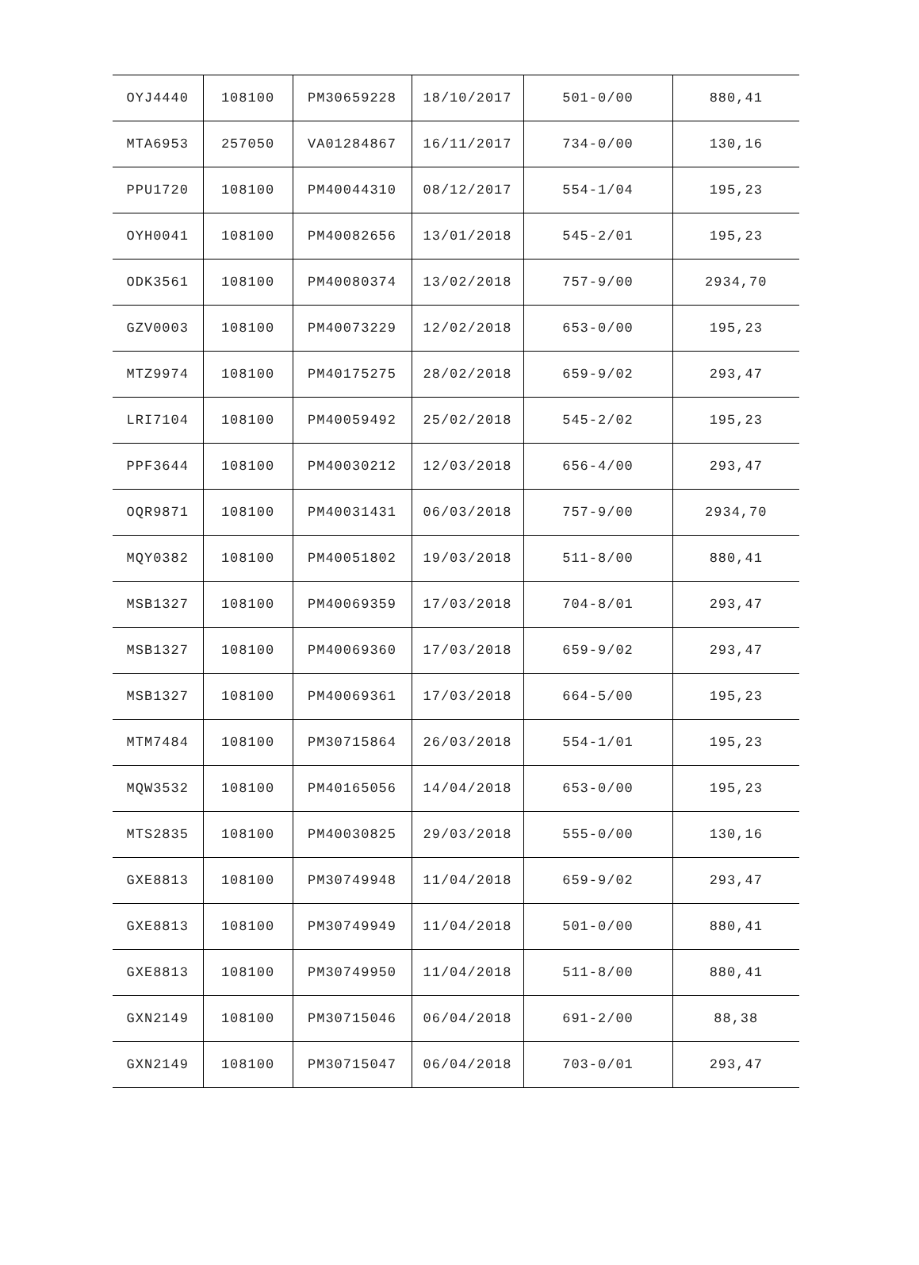| OYJ4440 | 108100 | PM30659228 | 18/10/2017 | 501-0/00 | 880,41 |
| MTA6953 | 257050 | VA01284867 | 16/11/2017 | 734-0/00 | 130,16 |
| PPU1720 | 108100 | PM40044310 | 08/12/2017 | 554-1/04 | 195,23 |
| OYH0041 | 108100 | PM40082656 | 13/01/2018 | 545-2/01 | 195,23 |
| ODK3561 | 108100 | PM40080374 | 13/02/2018 | 757-9/00 | 2934,70 |
| GZV0003 | 108100 | PM40073229 | 12/02/2018 | 653-0/00 | 195,23 |
| MTZ9974 | 108100 | PM40175275 | 28/02/2018 | 659-9/02 | 293,47 |
| LRI7104 | 108100 | PM40059492 | 25/02/2018 | 545-2/02 | 195,23 |
| PPF3644 | 108100 | PM40030212 | 12/03/2018 | 656-4/00 | 293,47 |
| OQR9871 | 108100 | PM40031431 | 06/03/2018 | 757-9/00 | 2934,70 |
| MQY0382 | 108100 | PM40051802 | 19/03/2018 | 511-8/00 | 880,41 |
| MSB1327 | 108100 | PM40069359 | 17/03/2018 | 704-8/01 | 293,47 |
| MSB1327 | 108100 | PM40069360 | 17/03/2018 | 659-9/02 | 293,47 |
| MSB1327 | 108100 | PM40069361 | 17/03/2018 | 664-5/00 | 195,23 |
| MTM7484 | 108100 | PM30715864 | 26/03/2018 | 554-1/01 | 195,23 |
| MQW3532 | 108100 | PM40165056 | 14/04/2018 | 653-0/00 | 195,23 |
| MTS2835 | 108100 | PM40030825 | 29/03/2018 | 555-0/00 | 130,16 |
| GXE8813 | 108100 | PM30749948 | 11/04/2018 | 659-9/02 | 293,47 |
| GXE8813 | 108100 | PM30749949 | 11/04/2018 | 501-0/00 | 880,41 |
| GXE8813 | 108100 | PM30749950 | 11/04/2018 | 511-8/00 | 880,41 |
| GXN2149 | 108100 | PM30715046 | 06/04/2018 | 691-2/00 | 88,38 |
| GXN2149 | 108100 | PM30715047 | 06/04/2018 | 703-0/01 | 293,47 |